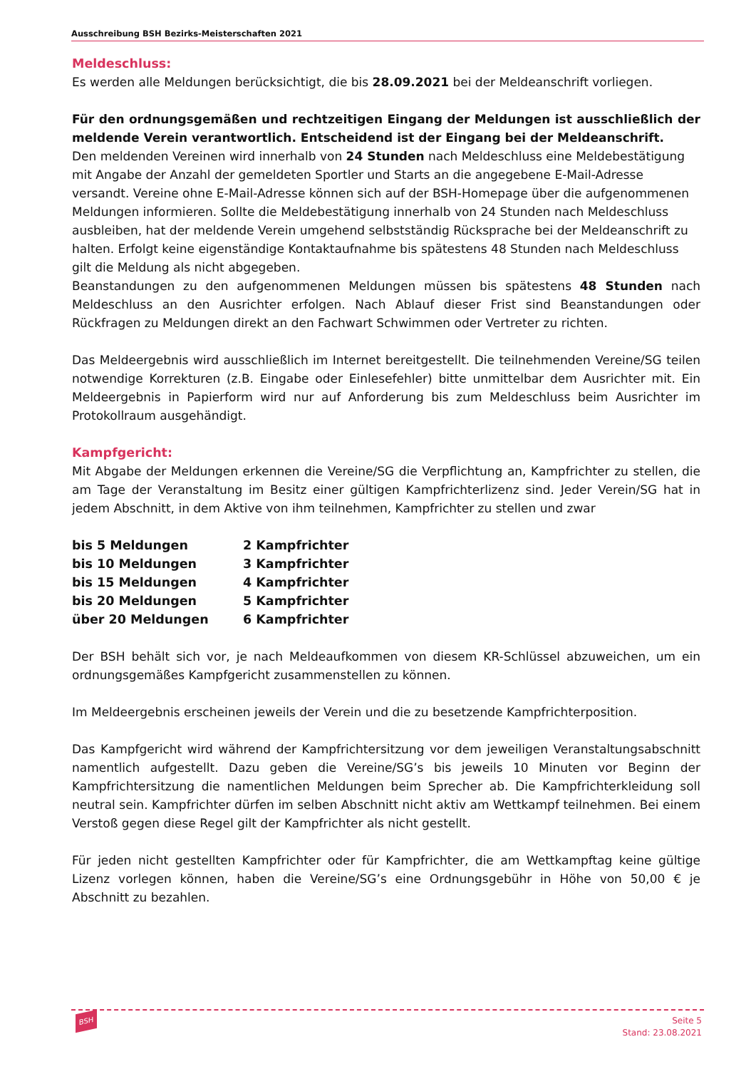Ausschreibung BSH Bezirks-Meisterschaften 2021
Meldeschluss:
Es werden alle Meldungen berücksichtigt, die bis 28.09.2021 bei der Meldeanschrift vorliegen.
Für den ordnungsgemäßen und rechtzeitigen Eingang der Meldungen ist ausschließlich der meldende Verein verantwortlich. Entscheidend ist der Eingang bei der Meldeanschrift.
Den meldenden Vereinen wird innerhalb von 24 Stunden nach Meldeschluss eine Meldebestätigung mit Angabe der Anzahl der gemeldeten Sportler und Starts an die angegebene E-Mail-Adresse versandt. Vereine ohne E-Mail-Adresse können sich auf der BSH-Homepage über die aufgenommenen Meldungen informieren. Sollte die Meldebestätigung innerhalb von 24 Stunden nach Meldeschluss ausbleiben, hat der meldende Verein umgehend selbstständig Rücksprache bei der Meldeanschrift zu halten. Erfolgt keine eigenständige Kontaktaufnahme bis spätestens 48 Stunden nach Meldeschluss gilt die Meldung als nicht abgegeben.
Beanstandungen zu den aufgenommenen Meldungen müssen bis spätestens 48 Stunden nach Meldeschluss an den Ausrichter erfolgen. Nach Ablauf dieser Frist sind Beanstandungen oder Rückfragen zu Meldungen direkt an den Fachwart Schwimmen oder Vertreter zu richten.
Das Meldeergebnis wird ausschließlich im Internet bereitgestellt. Die teilnehmenden Vereine/SG teilen notwendige Korrekturen (z.B. Eingabe oder Einlesefehler) bitte unmittelbar dem Ausrichter mit. Ein Meldeergebnis in Papierform wird nur auf Anforderung bis zum Meldeschluss beim Ausrichter im Protokollraum ausgehändigt.
Kampfgericht:
Mit Abgabe der Meldungen erkennen die Vereine/SG die Verpflichtung an, Kampfrichter zu stellen, die am Tage der Veranstaltung im Besitz einer gültigen Kampfrichterlizenz sind. Jeder Verein/SG hat in jedem Abschnitt, in dem Aktive von ihm teilnehmen, Kampfrichter zu stellen und zwar
| bis 5 Meldungen | 2 Kampfrichter |
| bis 10 Meldungen | 3 Kampfrichter |
| bis 15 Meldungen | 4 Kampfrichter |
| bis 20 Meldungen | 5 Kampfrichter |
| über 20 Meldungen | 6 Kampfrichter |
Der BSH behält sich vor, je nach Meldeaufkommen von diesem KR-Schlüssel abzuweichen, um ein ordnungsgemäßes Kampfgericht zusammenstellen zu können.
Im Meldeergebnis erscheinen jeweils der Verein und die zu besetzende Kampfrichterposition.
Das Kampfgericht wird während der Kampfrichtersitzung vor dem jeweiligen Veranstaltungsabschnitt namentlich aufgestellt. Dazu geben die Vereine/SG’s bis jeweils 10 Minuten vor Beginn der Kampfrichtersitzung die namentlichen Meldungen beim Sprecher ab. Die Kampfrichterkleidung soll neutral sein. Kampfrichter dürfen im selben Abschnitt nicht aktiv am Wettkampf teilnehmen. Bei einem Verstoß gegen diese Regel gilt der Kampfrichter als nicht gestellt.
Für jeden nicht gestellten Kampfrichter oder für Kampfrichter, die am Wettkampftag keine gültige Lizenz vorlegen können, haben die Vereine/SG’s eine Ordnungsgebühr in Höhe von 50,00 € je Abschnitt zu bezahlen.
BSH
Seite 5
Stand: 23.08.2021